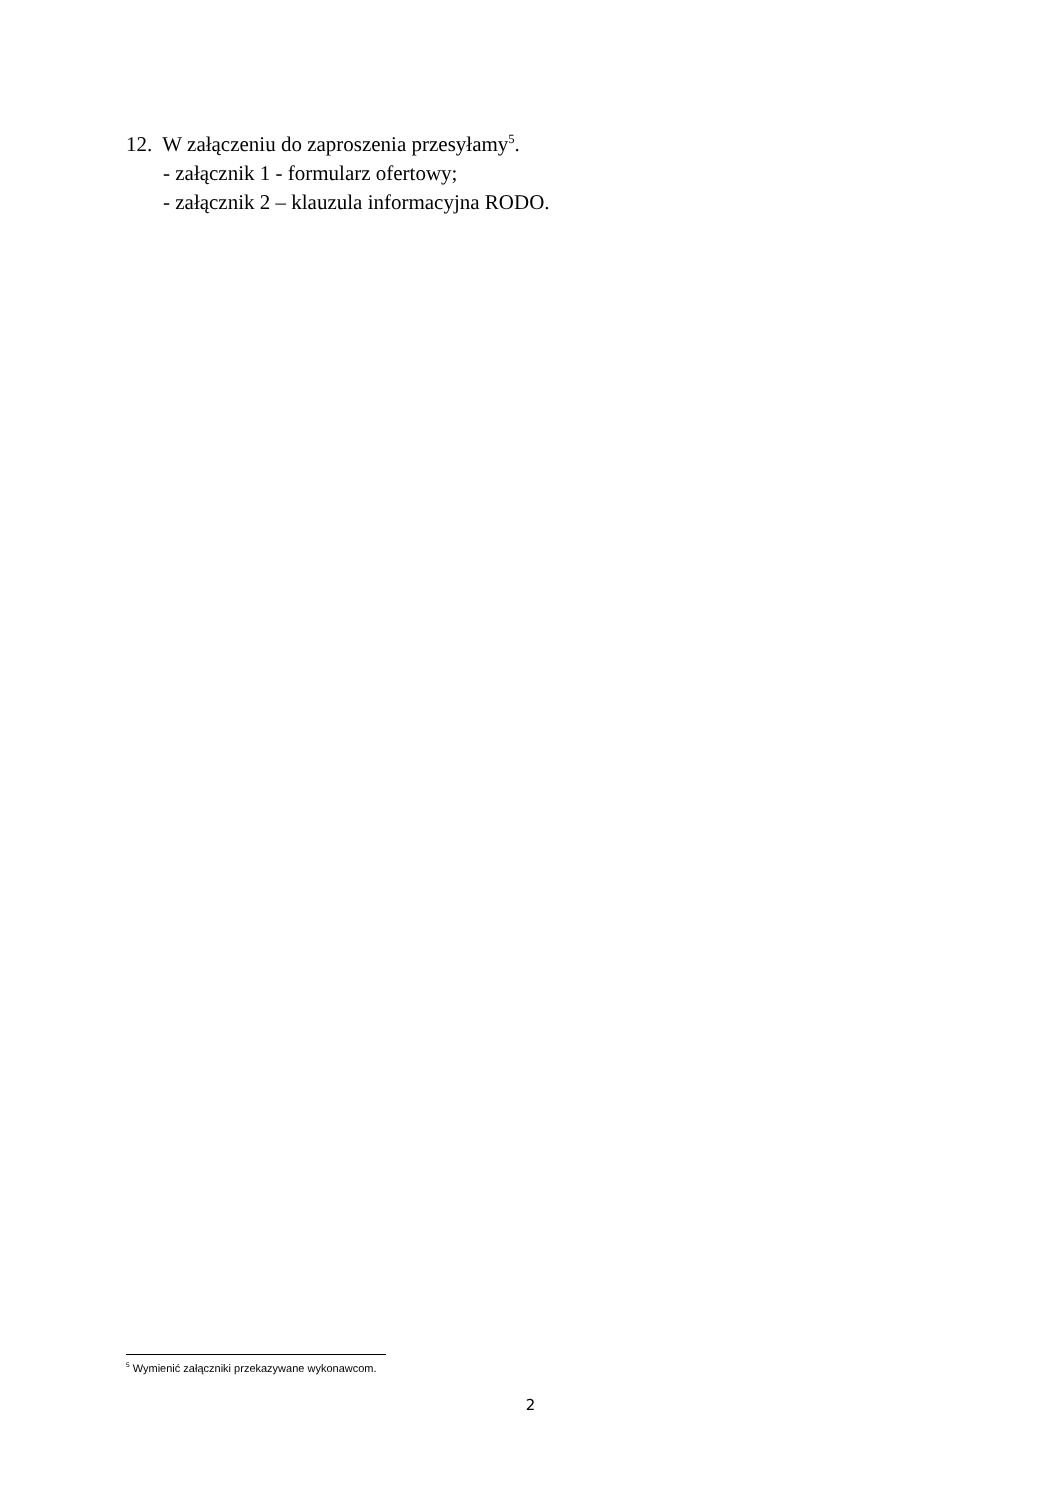12. W załączeniu do zaproszenia przesyłamy<sup>5</sup>.
- załącznik 1 - formularz ofertowy;
- załącznik 2 – klauzula informacyjna RODO.
<sup>5</sup> Wymienić załączniki przekazywane wykonawcom.
2